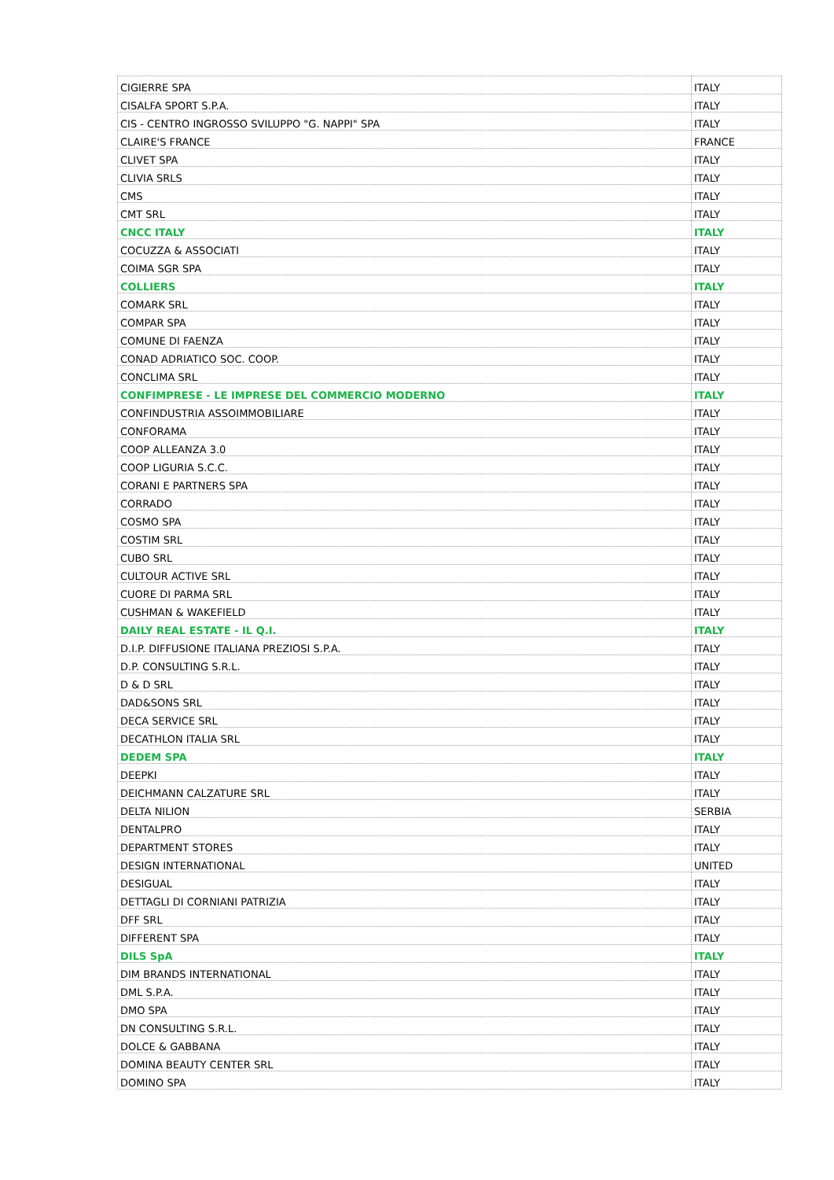| CIGIERRE SPA | ITALY |
| CISALFA SPORT S.P.A. | ITALY |
| CIS - CENTRO INGROSSO SVILUPPO "G. NAPPI" SPA | ITALY |
| CLAIRE'S FRANCE | FRANCE |
| CLIVET SPA | ITALY |
| CLIVIA SRLS | ITALY |
| CMS | ITALY |
| CMT SRL | ITALY |
| CNCC ITALY | ITALY |
| COCUZZA & ASSOCIATI | ITALY |
| COIMA SGR SPA | ITALY |
| COLLIERS | ITALY |
| COMARK SRL | ITALY |
| COMPAR SPA | ITALY |
| COMUNE DI FAENZA | ITALY |
| CONAD ADRIATICO SOC. COOP. | ITALY |
| CONCLIMA SRL | ITALY |
| CONFIMPRESE - LE IMPRESE DEL COMMERCIO MODERNO | ITALY |
| CONFINDUSTRIA ASSOIMMOBILIARE | ITALY |
| CONFORAMA | ITALY |
| COOP ALLEANZA 3.0 | ITALY |
| COOP LIGURIA S.C.C. | ITALY |
| CORANI E PARTNERS SPA | ITALY |
| CORRADO | ITALY |
| COSMO SPA | ITALY |
| COSTIM SRL | ITALY |
| CUBO SRL | ITALY |
| CULTOUR ACTIVE SRL | ITALY |
| CUORE DI PARMA SRL | ITALY |
| CUSHMAN & WAKEFIELD | ITALY |
| DAILY REAL ESTATE - IL Q.I. | ITALY |
| D.I.P. DIFFUSIONE ITALIANA PREZIOSI S.P.A. | ITALY |
| D.P. CONSULTING S.R.L. | ITALY |
| D & D SRL | ITALY |
| DAD&SONS SRL | ITALY |
| DECA SERVICE SRL | ITALY |
| DECATHLON ITALIA SRL | ITALY |
| DEDEM SPA | ITALY |
| DEEPKI | ITALY |
| DEICHMANN CALZATURE SRL | ITALY |
| DELTA NILION | SERBIA |
| DENTALPRO | ITALY |
| DEPARTMENT STORES | ITALY |
| DESIGN INTERNATIONAL | UNITED |
| DESIGUAL | ITALY |
| DETTAGLI DI CORNIANI PATRIZIA | ITALY |
| DFF SRL | ITALY |
| DIFFERENT SPA | ITALY |
| DILS SpA | ITALY |
| DIM BRANDS INTERNATIONAL | ITALY |
| DML S.P.A. | ITALY |
| DMO SPA | ITALY |
| DN CONSULTING S.R.L. | ITALY |
| DOLCE & GABBANA | ITALY |
| DOMINA BEAUTY CENTER SRL | ITALY |
| DOMINO SPA | ITALY |